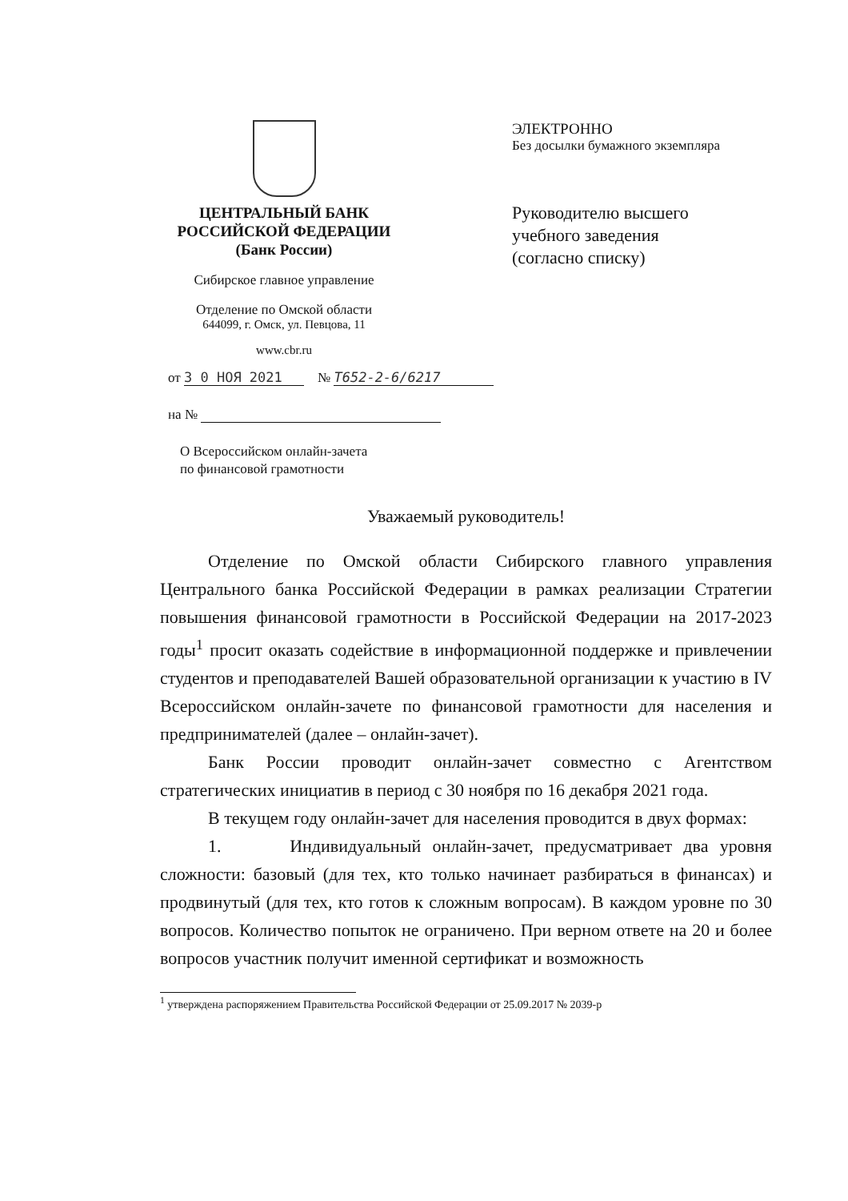ЦЕНТРАЛЬНЫЙ БАНК
РОССИЙСКОЙ ФЕДЕРАЦИИ
(Банк России)
Сибирское главное управление
Отделение по Омской области
644099, г. Омск, ул. Певцова, 11
www.cbr.ru
ЭЛЕКТРОННО
Без досылки бумажного экземпляра
Руководителю высшего
учебного заведения
(согласно списку)
от 3 0 НОЯ 2021 № Т652-2-6/6217
на №
О Всероссийском онлайн-зачета
по финансовой грамотности
Уважаемый руководитель!
Отделение по Омской области Сибирского главного управления Центрального банка Российской Федерации в рамках реализации Стратегии повышения финансовой грамотности в Российской Федерации на 2017-2023 годы<sup>1</sup> просит оказать содействие в информационной поддержке и привлечении студентов и преподавателей Вашей образовательной организации к участию в IV Всероссийском онлайн-зачете по финансовой грамотности для населения и предпринимателей (далее – онлайн-зачет).
Банк России проводит онлайн-зачет совместно с Агентством стратегических инициатив в период с 30 ноября по 16 декабря 2021 года.
В текущем году онлайн-зачет для населения проводится в двух формах:
1. Индивидуальный онлайн-зачет, предусматривает два уровня сложности: базовый (для тех, кто только начинает разбираться в финансах) и продвинутый (для тех, кто готов к сложным вопросам). В каждом уровне по 30 вопросов. Количество попыток не ограничено. При верном ответе на 20 и более вопросов участник получит именной сертификат и возможность
<sup>1</sup> утверждена распоряжением Правительства Российской Федерации от 25.09.2017 № 2039-р